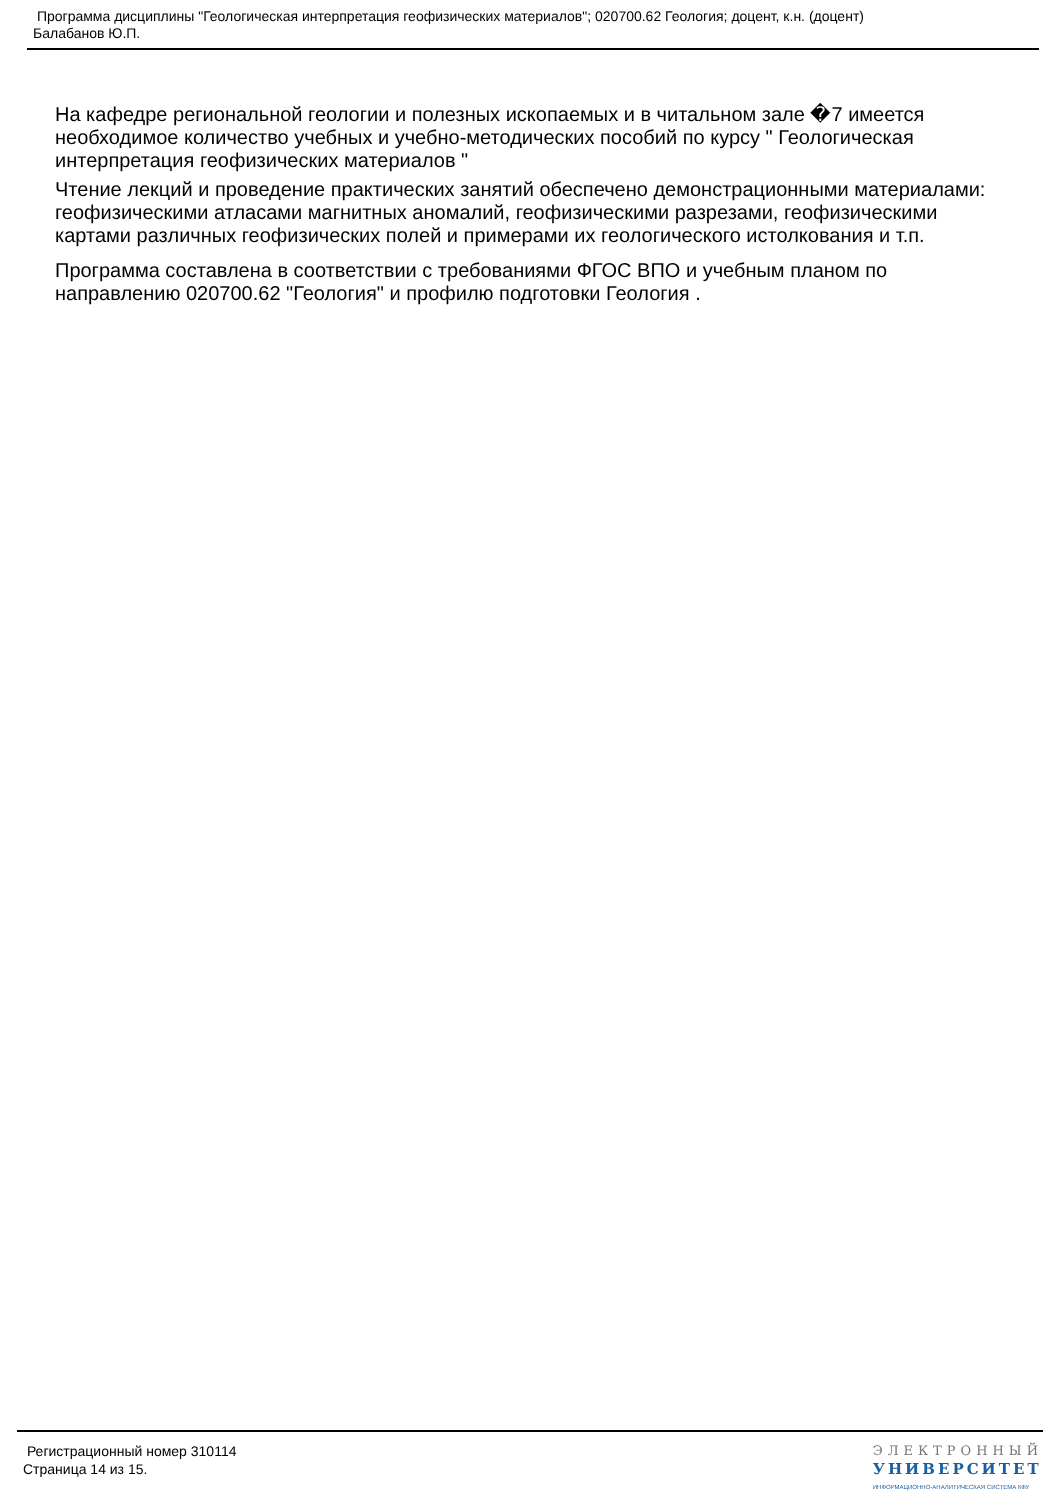Программа дисциплины "Геологическая интерпретация геофизических материалов"; 020700.62 Геология; доцент, к.н. (доцент)
Балабанов Ю.П.
На кафедре региональной геологии и полезных ископаемых и в читальном зале �7 имеется необходимое количество учебных и учебно-методических пособий по курсу " Геологическая интерпретация геофизических материалов "
Чтение лекций и проведение практических занятий обеспечено демонстрационными материалами: геофизическими атласами магнитных аномалий, геофизическими разрезами, геофизическими картами различных геофизических полей и примерами их геологического истолкования и т.п.
Программа составлена в соответствии с требованиями ФГОС ВПО и учебным планом по направлению 020700.62 "Геология" и профилю подготовки Геология .
Регистрационный номер 310114
Страница 14 из 15.
ЭЛЕКТРОННЫЙ
УНИВЕРСИТЕТ
ИНФОРМАЦИОННО-АНАЛИТИЧЕСКАЯ СИСТЕМА КФУ